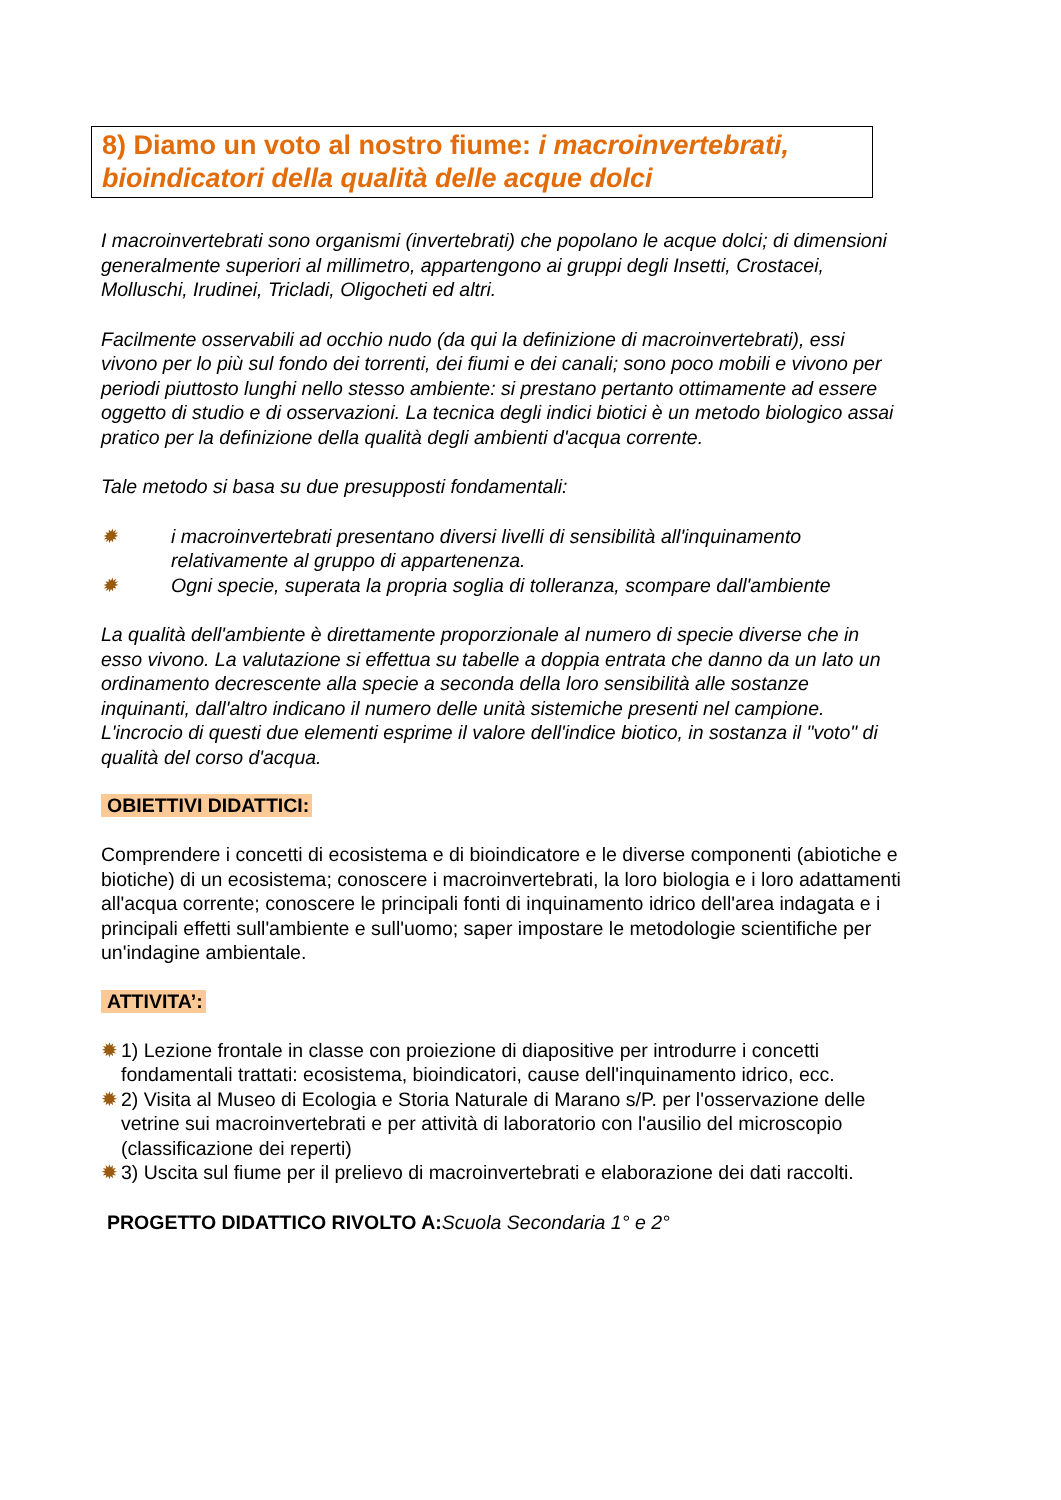8) Diamo un voto al nostro fiume: i macroinvertebrati, bioindicatori della qualità delle acque dolci
I macroinvertebrati sono organismi (invertebrati) che popolano le acque dolci; di dimensioni generalmente superiori al millimetro, appartengono ai gruppi degli Insetti, Crostacei, Molluschi, Irudinei, Tricladi, Oligocheti ed altri.
Facilmente osservabili ad occhio nudo (da qui la definizione di macroinvertebrati), essi vivono per lo più sul fondo dei torrenti, dei fiumi e dei canali; sono poco mobili e vivono per periodi piuttosto lunghi nello stesso ambiente: si prestano pertanto ottimamente ad essere oggetto di studio e di osservazioni. La tecnica degli indici biotici è un metodo biologico assai pratico per la definizione della qualità degli ambienti d'acqua corrente.
Tale metodo si basa su due presupposti fondamentali:
✹ i macroinvertebrati presentano diversi livelli di sensibilità all'inquinamento relativamente al gruppo di appartenenza.
✹ Ogni specie, superata la propria soglia di tolleranza, scompare dall'ambiente
La qualità dell'ambiente è direttamente proporzionale al numero di specie diverse che in esso vivono. La valutazione si effettua su tabelle a doppia entrata che danno da un lato un ordinamento decrescente alla specie a seconda della loro sensibilità alle sostanze inquinanti, dall'altro indicano il numero delle unità sistemiche presenti nel campione. L'incrocio di questi due elementi esprime il valore dell'indice biotico, in sostanza il "voto" di qualità del corso d'acqua.
OBIETTIVI DIDATTICI:
Comprendere i concetti di ecosistema e di bioindicatore e le diverse componenti (abiotiche e biotiche) di un ecosistema; conoscere i macroinvertebrati, la loro biologia e i loro adattamenti all'acqua corrente; conoscere le principali fonti di inquinamento idrico dell'area indagata e i principali effetti sull'ambiente e sull'uomo; saper impostare le metodologie scientifiche per un'indagine ambientale.
ATTIVITA’:
✹ 1) Lezione frontale in classe con proiezione di diapositive per introdurre i concetti fondamentali trattati: ecosistema, bioindicatori, cause dell'inquinamento idrico, ecc.
✹ 2) Visita al Museo di Ecologia e Storia Naturale di Marano s/P. per l'osservazione delle vetrine sui macroinvertebrati e per attività di laboratorio con l'ausilio del microscopio (classificazione dei reperti)
✹ 3) Uscita sul fiume per il prelievo di macroinvertebrati e elaborazione dei dati raccolti.
PROGETTO DIDATTICO RIVOLTO A: Scuola Secondaria 1° e 2°